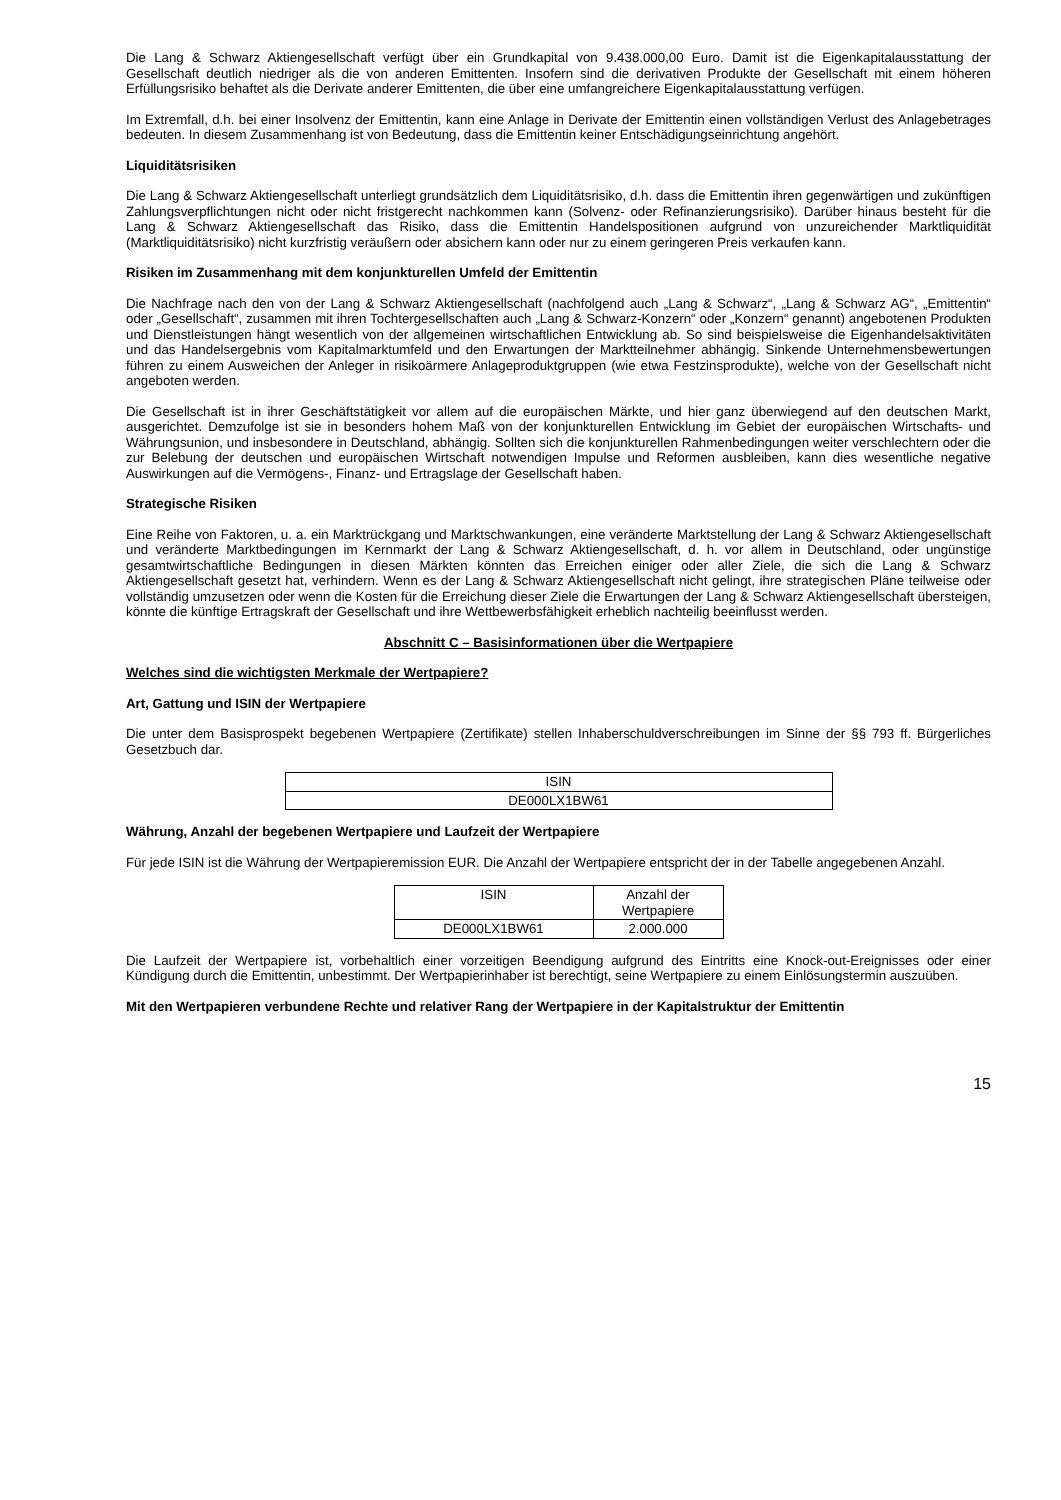Die Lang & Schwarz Aktiengesellschaft verfügt über ein Grundkapital von 9.438.000,00 Euro. Damit ist die Eigenkapitalausstattung der Gesellschaft deutlich niedriger als die von anderen Emittenten. Insofern sind die derivativen Produkte der Gesellschaft mit einem höheren Erfüllungsrisiko behaftet als die Derivate anderer Emittenten, die über eine umfangreichere Eigenkapitalausstattung verfügen.
Im Extremfall, d.h. bei einer Insolvenz der Emittentin, kann eine Anlage in Derivate der Emittentin einen vollständigen Verlust des Anlagebetrages bedeuten. In diesem Zusammenhang ist von Bedeutung, dass die Emittentin keiner Entschädigungseinrichtung angehört.
Liquiditätsrisiken
Die Lang & Schwarz Aktiengesellschaft unterliegt grundsätzlich dem Liquiditätsrisiko, d.h. dass die Emittentin ihren gegenwärtigen und zukünftigen Zahlungsverpflichtungen nicht oder nicht fristgerecht nachkommen kann (Solvenz- oder Refinanzierungsrisiko). Darüber hinaus besteht für die Lang & Schwarz Aktiengesellschaft das Risiko, dass die Emittentin Handelspositionen aufgrund von unzureichender Marktliquidität (Marktliquiditätsrisiko) nicht kurzfristig veräußern oder absichern kann oder nur zu einem geringeren Preis verkaufen kann.
Risiken im Zusammenhang mit dem konjunkturellen Umfeld der Emittentin
Die Nachfrage nach den von der Lang & Schwarz Aktiengesellschaft (nachfolgend auch „Lang & Schwarz“, „Lang & Schwarz AG“, „Emittentin“ oder „Gesellschaft“, zusammen mit ihren Tochtergesellschaften auch „Lang & Schwarz-Konzern“ oder „Konzern“ genannt) angebotenen Produkten und Dienstleistungen hängt wesentlich von der allgemeinen wirtschaftlichen Entwicklung ab. So sind beispielsweise die Eigenhandelsaktivitäten und das Handelsergebnis vom Kapitalmarktumfeld und den Erwartungen der Marktteilnehmer abhängig. Sinkende Unternehmensbewertungen führen zu einem Ausweichen der Anleger in risikoärmere Anlageproduktgruppen (wie etwa Festzinsprodukte), welche von der Gesellschaft nicht angeboten werden.
Die Gesellschaft ist in ihrer Geschäftstätigkeit vor allem auf die europäischen Märkte, und hier ganz überwiegend auf den deutschen Markt, ausgerichtet. Demzufolge ist sie in besonders hohem Maß von der konjunkturellen Entwicklung im Gebiet der europäischen Wirtschafts- und Währungsunion, und insbesondere in Deutschland, abhängig. Sollten sich die konjunkturellen Rahmenbedingungen weiter verschlechtern oder die zur Belebung der deutschen und europäischen Wirtschaft notwendigen Impulse und Reformen ausbleiben, kann dies wesentliche negative Auswirkungen auf die Vermögens-, Finanz- und Ertragslage der Gesellschaft haben.
Strategische Risiken
Eine Reihe von Faktoren, u. a. ein Marktrückgang und Marktschwankungen, eine veränderte Marktstellung der Lang & Schwarz Aktiengesellschaft und veränderte Marktbedingungen im Kernmarkt der Lang & Schwarz Aktiengesellschaft, d. h. vor allem in Deutschland, oder ungünstige gesamtwirtschaftliche Bedingungen in diesen Märkten könnten das Erreichen einiger oder aller Ziele, die sich die Lang & Schwarz Aktiengesellschaft gesetzt hat, verhindern. Wenn es der Lang & Schwarz Aktiengesellschaft nicht gelingt, ihre strategischen Pläne teilweise oder vollständig umzusetzen oder wenn die Kosten für die Erreichung dieser Ziele die Erwartungen der Lang & Schwarz Aktiengesellschaft übersteigen, könnte die künftige Ertragskraft der Gesellschaft und ihre Wettbewerbsfähigkeit erheblich nachteilig beeinflusst werden.
Abschnitt C – Basisinformationen über die Wertpapiere
Welches sind die wichtigsten Merkmale der Wertpapiere?
Art, Gattung und ISIN der Wertpapiere
Die unter dem Basisprospekt begebenen Wertpapiere (Zertifikate) stellen Inhaberschuldverschreibungen im Sinne der §§ 793 ff. Bürgerliches Gesetzbuch dar.
| ISIN |
| DE000LX1BW61 |
Währung, Anzahl der begebenen Wertpapiere und Laufzeit der Wertpapiere
Für jede ISIN ist die Währung der Wertpapieremission EUR. Die Anzahl der Wertpapiere entspricht der in der Tabelle angegebenen Anzahl.
| ISIN | Anzahl der Wertpapiere |
| DE000LX1BW61 | 2.000.000 |
Die Laufzeit der Wertpapiere ist, vorbehaltlich einer vorzeitigen Beendigung aufgrund des Eintritts eine Knock-out-Ereignisses oder einer Kündigung durch die Emittentin, unbestimmt. Der Wertpapierinhaber ist berechtigt, seine Wertpapiere zu einem Einlösungstermin auszuüben.
Mit den Wertpapieren verbundene Rechte und relativer Rang der Wertpapiere in der Kapitalstruktur der Emittentin
15